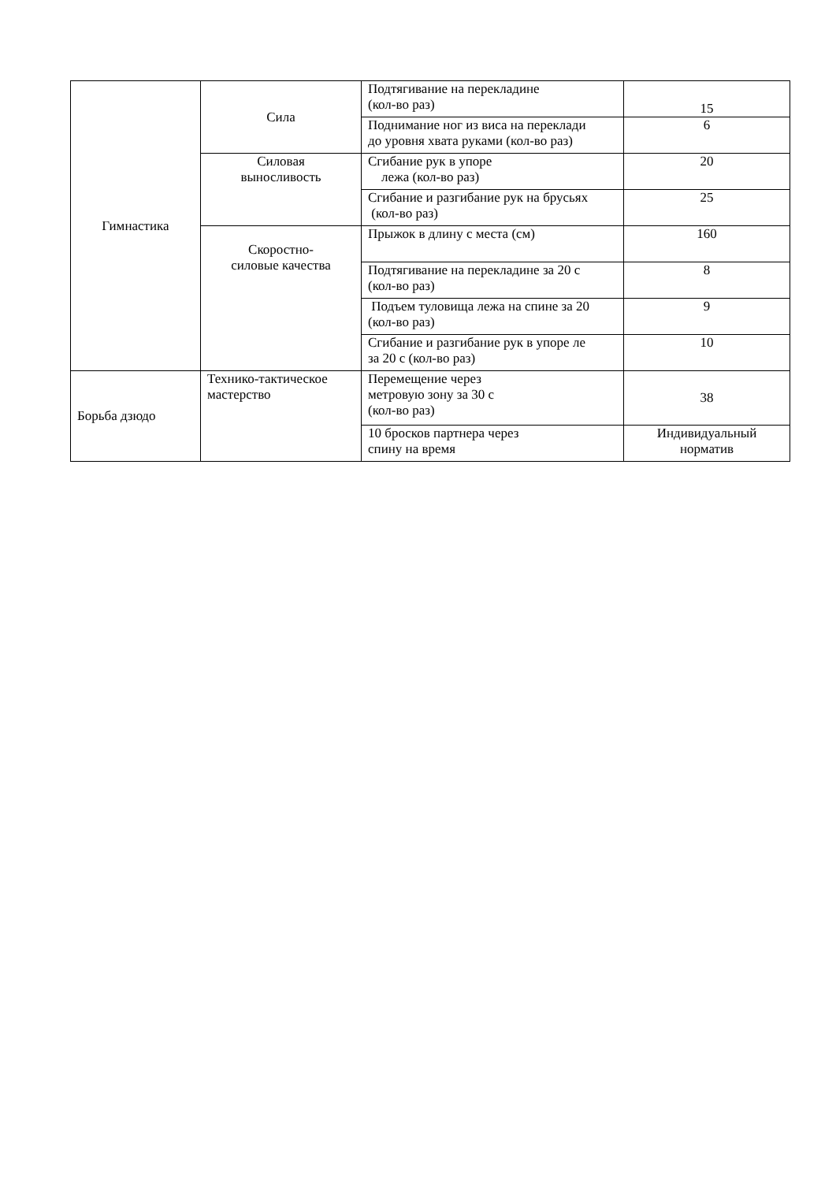| Гимнастика | Сила | Подтягивание на перекладине (кол-во раз) | 15 |
| | | Поднимание ног из виса на переклади до уровня хвата руками (кол-во раз) | 6 |
| | Силовая выносливость | Сгибание рук в упоре лежа (кол-во раз) | 20 |
| | | Сгибание и разгибание рук на брусьях (кол-во раз) | 25 |
| | Скоростно- силовые качества | Прыжок в длину с места (см) | 160 |
| | | Подтягивание на перекладине за 20 с (кол-во раз) | 8 |
| | | Подъем туловища лежа на спине за 20 (кол-во раз) | 9 |
| | | Сгибание и разгибание рук в упоре ле за 20 с (кол-во раз) | 10 |
| Борьба дзюдо | Технико-тактическое мастерство | Перемещение через метровую зону за 30 с (кол-во раз) | 38 |
| | | 10 бросков партнера через спину на время | Индивидуальный норматив |